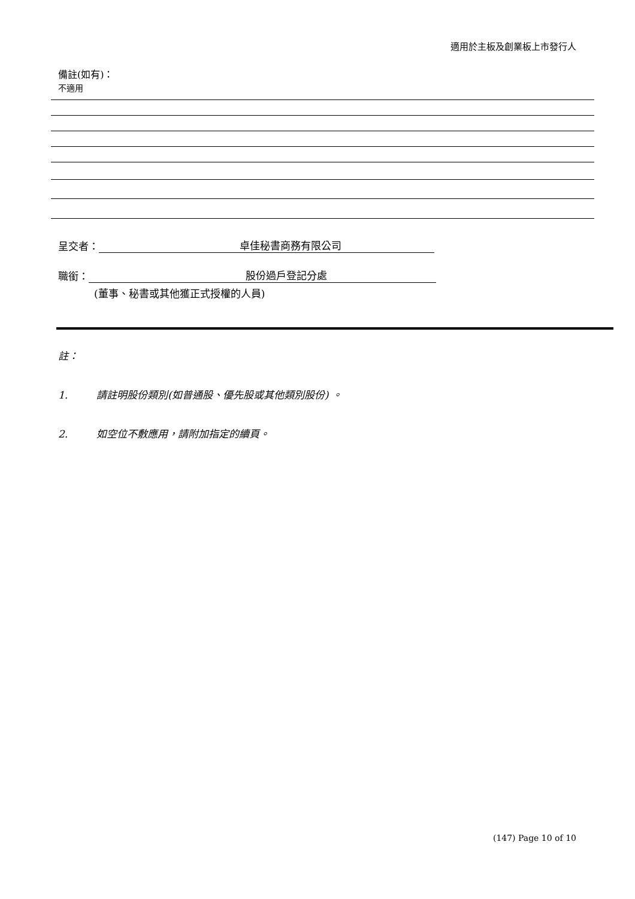適用於主板及創業板上市發行人
備註(如有)：
不適用
呈交者： 卓佳秘書商務有限公司
職銜： 股份過戶登記分處
(董事、秘書或其他獲正式授權的人員)
註：
1. 請註明股份類別(如普通股、優先股或其他類別股份) 。
2. 如空位不敷應用，請附加指定的續頁。
(147) Page 10 of 10